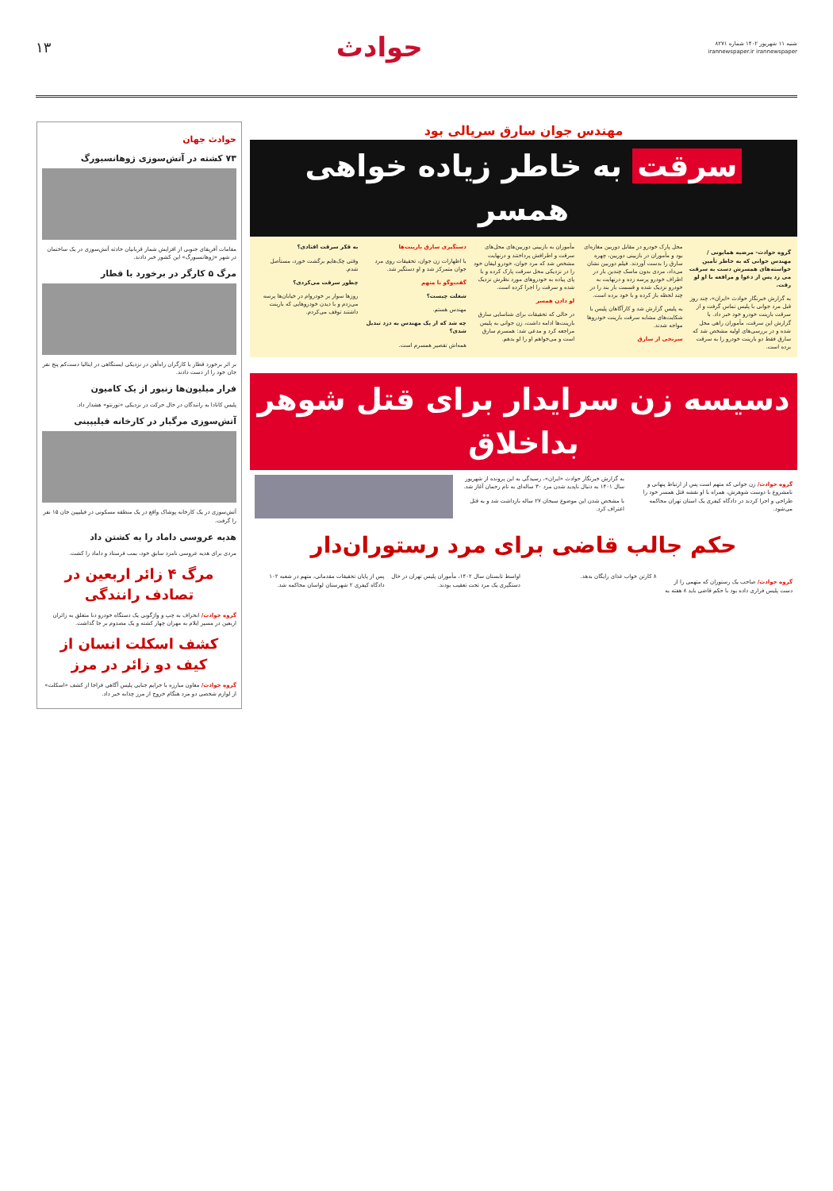شنبه ۱۱ شهریور ۱۴۰۲ شماره ۸۲۷۱
irannewspaper.ir irannewspaper
حوادث
۱۳
مهندس جوان سارق سریالی بود
سرقت به خاطر زیاده خواهی همسر
گروه حوادث- مرضیه همایونی / مهندس جوانی که به خاطر تأمین خواسته‌های همسرش دست به سرقت می زد پس از دعوا و مرافعه با او لو رفت.
به گزارش خبرنگار حوادث «ایران»، چند روز قبل مرد جوانی با پلیس تماس گرفت و از سرقت بارینت خودرو خود خبر داد. با گزارش این سرقت، مأموران راهی محل شده و در بررسی‌های اولیه مشخص شد که سارق فقط دو بارینت خودرو را به سرقت برده است.
محل پارک خودرو در مقابل دوربین مغازه‌ای بود و مأموران در بازبینی دوربین، چهره سارق را بدست آوردند. فیلم دوربین نشان می‌داد، مردی بدون ماسک چندین بار در اطراف خودرو پرسه زده و درنهایت به خودرو نزدیک شده و قسمت بار بند را در چند لحظه باز کرده و با خود برده است.
به پلیس گزارش شد و کارآگاهان پلیس با شکایت‌های مشابه سرقت بارینت خودروها مواجه شدند.
سرنخی از سارق
مأموران به بازبینی دوربین‌های محل‌های سرقت و اطرافش پرداختند و درنهایت مشخص شد که مرد جوان، خودرو لیفان خود را در نزدیکی محل سرقت پارک کرده و با پای پیاده به خودروهای مورد نظرش نزدیک شده و سرقت را اجرا کرده است.
لو دادن همسر
در حالی که تحقیقات برای شناسایی سارق بارینت‌ها ادامه داشت، زن جوانی به پلیس مراجعه کرد و مدعی شد: همسرم سارق است و می‌خواهم او را لو بدهم.
دستگیری سارق بارینت‌ها
با اظهارات زن جوان، تحقیقات روی مرد جوان متمرکز شد و او دستگیر شد.
گفت‌وگو با متهم
شغلت چیست؟
مهندس هستم.
چه شد که از یک مهندس به دزد تبدیل شدی؟
همه‌اش تقصیر همسرم است.
به فکر سرقت افتادی؟
وقتی چک‌هایم برگشت خورد، مستأصل شدم.
چطور سرقت می‌کردی؟
روزها سوار بر خودروام در خیابان‌ها پرسه می‌زدم و با دیدن خودروهایی که بارینت داشتند توقف می‌کردم.
دسیسه زن سرایدار برای قتل شوهر بداخلاق
گروه حوادث/ زن جوانی که متهم است پس از ارتباط پنهانی و نامشروع با دوست شوهرش، همراه با او نقشه قتل همسر خود را طراحی و اجرا کردند در دادگاه کیفری یک استان تهران محاکمه می‌شود.
به گزارش خبرنگار حوادث «ایران»، رسیدگی به این پرونده از شهریور سال ۱۴۰۱ به دنبال ناپدید شدن مرد ۳۰ ساله‌ای به نام رحمان آغاز شد.
با مشخص شدن این موضوع سبحان ۲۷ ساله بازداشت شد و به قتل اعتراف کرد.
حکم جالب قاضی برای مرد رستوران‌دار
گروه حوادث/ صاحب یک رستوران که متهمی را از دست پلیس فراری داده بود با حکم قاضی باید ۸ هفته به ۸ کارتن خواب غذای رایگان بدهد.
اواسط تابستان سال ۱۴۰۲، مأموران پلیس تهران در حال دستگیری یک مرد تحت تعقیب بودند.
پس از پایان تحقیقات مقدماتی، متهم در شعبه ۱۰۲ دادگاه کیفری ۲ شهرستان لواسان محاکمه شد.
حوادث جهان
۷۳ کشته در آتش‌سوزی ژوهانسبورگ
مقامات آفریقای جنوبی از افزایش شمار قربانیان حادثه آتش‌سوزی در یک ساختمان در شهر «ژوهانسبورگ» این کشور خبر دادند.
مرگ ۵ کارگر در برخورد با قطار
بر اثر برخورد قطار با کارگران راه‌آهن در نزدیکی ایستگاهی در ایتالیا دست‌کم پنج نفر جان خود را از دست دادند.
فرار میلیون‌ها زنبور از یک کامیون
پلیس کانادا به رانندگان در حال حرکت در نزدیکی «تورنتو» هشدار داد.
آتش‌سوزی مرگبار در کارخانه فیلیپینی
آتش‌سوزی در یک کارخانه پوشاک واقع در یک منطقه مسکونی در فیلیپین جان ۱۵ نفر را گرفت.
هدیه عروسی داماد را به کشتن داد
مردی برای هدیه عروسی نامزد سابق خود، بمب فرستاد و داماد را کشت.
مرگ ۴ زائر اربعین در تصادف رانندگی
گروه حوادث/ انحراف به چپ و واژگونی یک دستگاه خودرو دنا متعلق به زائران اربعین در مسیر ایلام به مهران چهار کشته و یک مصدوم بر جا گذاشت.
کشف اسکلت انسان از کیف دو زائر در مرز
گروه حوادث/ معاون مبارزه با جرایم جنایی پلیس آگاهی فراجا از کشف «اسکلت» از لوازم شخصی دو مرد هنگام خروج از مرز چذابه خبر داد.